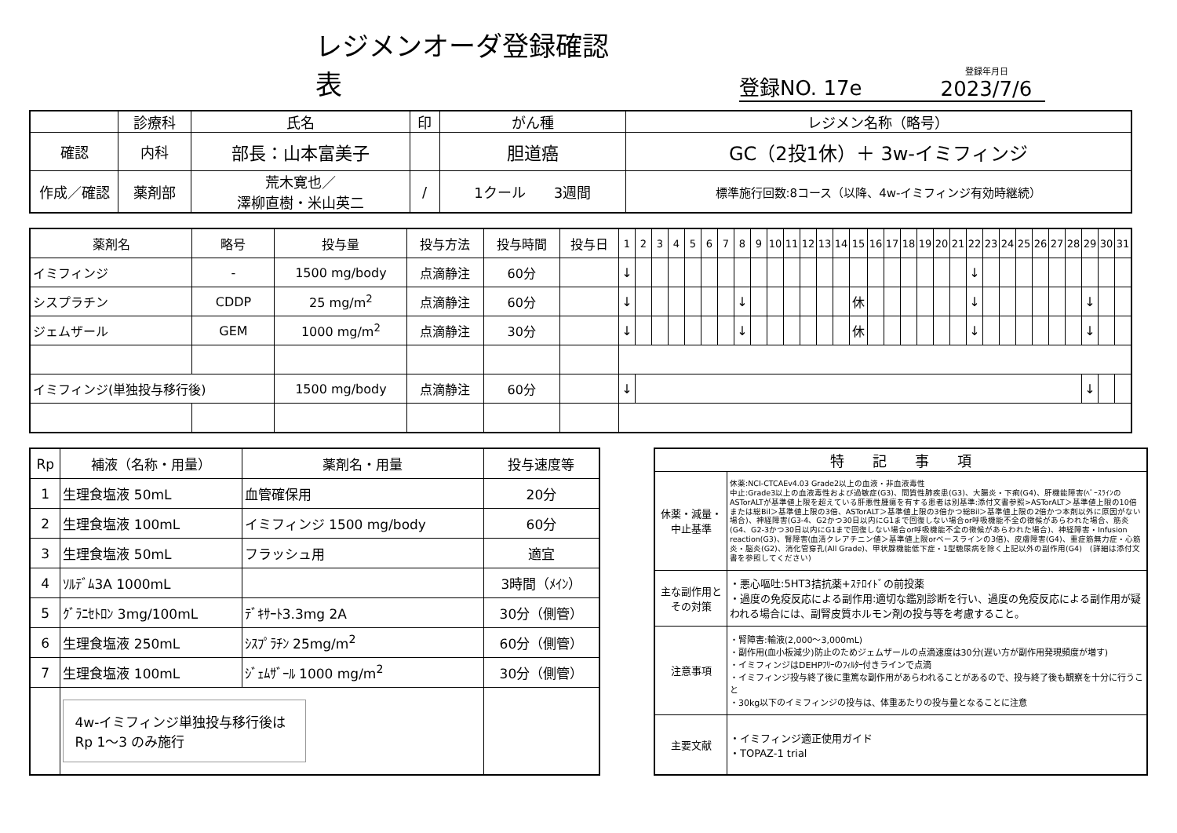レジメンオーダ登録確認表
登録NO. 17e
登録年月日
2023/7/6
| | 診療科 | 氏名 | 印 | がん種 | レジメン名称（略号） |
| --- | --- | --- | --- | --- | --- |
| 確認 | 内科 | 部長：山本富美子 | | 胆道癌 | GC（2投1休）＋ 3w-イミフィンジ |
| 作成／確認 | 薬剤部 | 荒木寛也／ 澤柳直樹・米山英二 | / | 1クール 3週間 | 標準施行回数:8コース（以降、4w-イミフィンジ有効時継続） |
| 薬剤名 | 略号 | 投与量 | 投与方法 | 投与時間 | 投与日 | 1 | 2 | 3 | 4 | 5 | 6 | 7 | 8 | 9 | 10 | 11 | 12 | 13 | 14 | 15 | 16 | 17 | 18 | 19 | 20 | 21 | 22 | 23 | 24 | 25 | 26 | 27 | 28 | 29 | 30 | 31 |
| --- | --- | --- | --- | --- | --- | --- | --- | --- | --- | --- | --- | --- | --- | --- | --- | --- | --- | --- | --- | --- | --- | --- | --- | --- | --- | --- | --- | --- | --- | --- | --- | --- | --- | --- | --- | --- |
| イミフィンジ | - | 1500 mg/body | 点滴静注 | 60分 | | ↓ | | | | | | | | | | | | | | | | | | | | | ↓ | | | | | | | | | |
| シスプラチン | CDDP | 25 mg/m<sup>2</sup> | 点滴静注 | 60分 | | ↓ | | | | | | | ↓ | | | | | | | 休 | | | | | | | ↓ | | | | | | | ↓ | | |
| ジェムザール | GEM | 1000 mg/m<sup>2</sup> | 点滴静注 | 30分 | | ↓ | | | | | | | ↓ | | | | | | | 休 | | | | | | | ↓ | | | | | | | ↓ | | |
| イミフィンジ(単独投与移行後) | | 1500 mg/body | 点滴静注 | 60分 | | ↓ | | | | | | | | | | | | | | | | | | | | | | | | | | | | ↓ | | |
| Rp | 補液（名称・用量） | 薬剤名・用量 | 投与速度等 |
| --- | --- | --- | --- |
| 1 | 生理食塩液 50mL | 血管確保用 | 20分 |
| 2 | 生理食塩液 100mL | イミフィンジ 1500 mg/body | 60分 |
| 3 | 生理食塩液 50mL | フラッシュ用 | 適宜 |
| 4 | ｿﾙﾃﾞﾑ3A 1000mL | | 3時間（ﾒｲﾝ） |
| 5 | ｸﾞﾗﾆｾﾄﾛﾝ 3mg/100mL | ﾃﾞｷｻｰﾄ3.3mg 2A | 30分（側管） |
| 6 | 生理食塩液 250mL | ｼｽﾌﾟﾗﾁﾝ 25mg/m<sup>2</sup> | 60分（側管） |
| 7 | 生理食塩液 100mL | ｼﾞｪﾑｻﾞｰﾙ 1000 mg/m<sup>2</sup> | 30分（側管） |
| | 4w-イミフィンジ単独投与移行後は Rp 1〜3 のみ施行 | | |
| 特 記 事 項 | |
| --- | --- |
| 休薬・減量・中止基準 | 休薬:NCI-CTCAEv4.03 Grade2以上の血液・非血液毒性 中止:Grade3以上の血液毒性および過敏症(G3)、間質性肺疾患(G3)、大腸炎・下痢(G4)、肝機能障害(ﾍﾞｰｽﾗｲﾝのASTorALTが基準値上限を超えている肝悪性腫瘍を有する患者は別基準:添付文書参照>ASTorALT＞基準値上限の10倍または総Bil＞基準値上限の3倍、ASTorALT＞基準値上限の3倍かつ総Bil＞基準値上限の2倍かつ本剤以外に原因がない場合)、神経障害(G3-4、G2かつ30日以内にG1まで回復しない場合or呼吸機能不全の徴候があらわれた場合、筋炎(G4、G2-3かつ30日以内にG1まで回復しない場合or呼吸機能不全の徴候があらわれた場合)、神経障害・Infusion reaction(G3)、腎障害(血清クレアチニン値＞基準値上限orベースラインの3倍)、皮膚障害(G4)、重症筋無力症・心筋炎・脳炎(G2)、消化管穿孔(All Grade)、甲状腺機能低下症・1型糖尿病を除く上記以外の副作用(G4) (詳細は添付文書を参照してください) |
| 主な副作用とその対策 | ・悪心嘔吐:5HT3拮抗薬+ｽﾃﾛｲﾄﾞの前投薬 ・過度の免疫反応による副作用:適切な鑑別診断を行い、過度の免疫反応による副作用が疑われる場合には、副腎皮質ホルモン剤の投与等を考慮すること。 |
| 注意事項 | ・腎障害:輸液(2,000〜3,000mL) ・副作用(血小板減少)防止のためジェムザールの点滴速度は30分(遅い方が副作用発現頻度が増す) ・イミフィンジはDEHPﾌﾘｰのﾌｨﾙﾀｰ付きラインで点滴 ・イミフィンジ投与終了後に重篤な副作用があらわれることがあるので、投与終了後も観察を十分に行うこと ・30kg以下のイミフィンジの投与は、体重あたりの投与量となることに注意 |
| 主要文献 | ・イミフィンジ適正使用ガイド ・TOPAZ-1 trial |